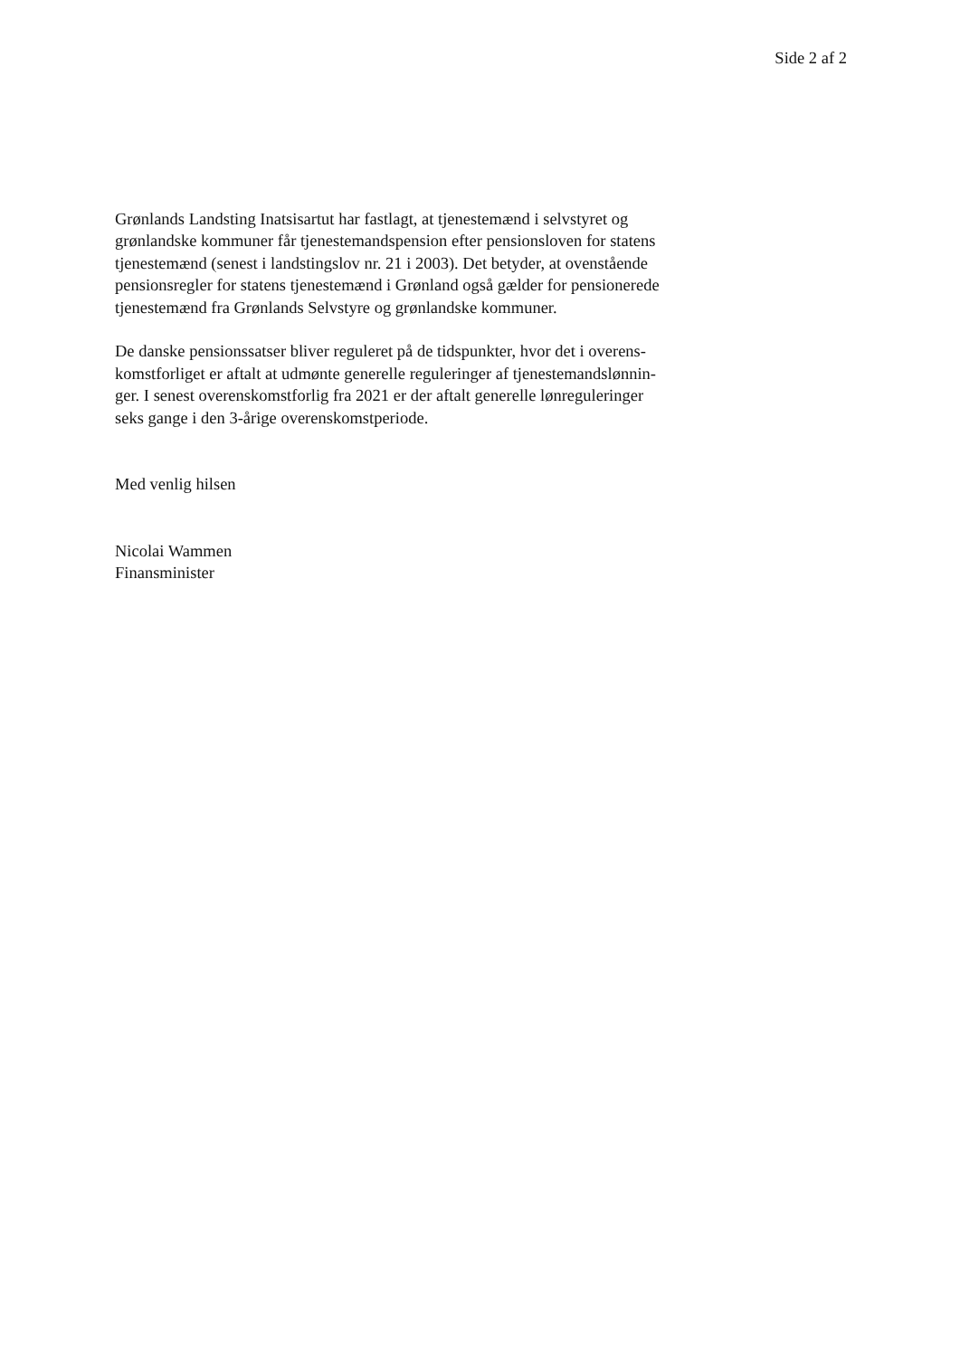Side 2 af 2
Grønlands Landsting Inatsisartut har fastlagt, at tjenestemænd i selvstyret og
grønlandske kommuner får tjenestemandspension efter pensionsloven for statens
tjenestemænd (senest i landstingslov nr. 21 i 2003). Det betyder, at ovenstående
pensionsregler for statens tjenestemænd i Grønland også gælder for pensionerede
tjenestemænd fra Grønlands Selvstyre og grønlandske kommuner.
De danske pensionssatser bliver reguleret på de tidspunkter, hvor det i overens-
komstforliget er aftalt at udmønte generelle reguleringer af tjenestemandslønnin-
ger. I senest overenskomstforlig fra 2021 er der aftalt generelle lønreguleringer
seks gange i den 3-årige overenskomstperiode.
Med venlig hilsen
Nicolai Wammen
Finansminister